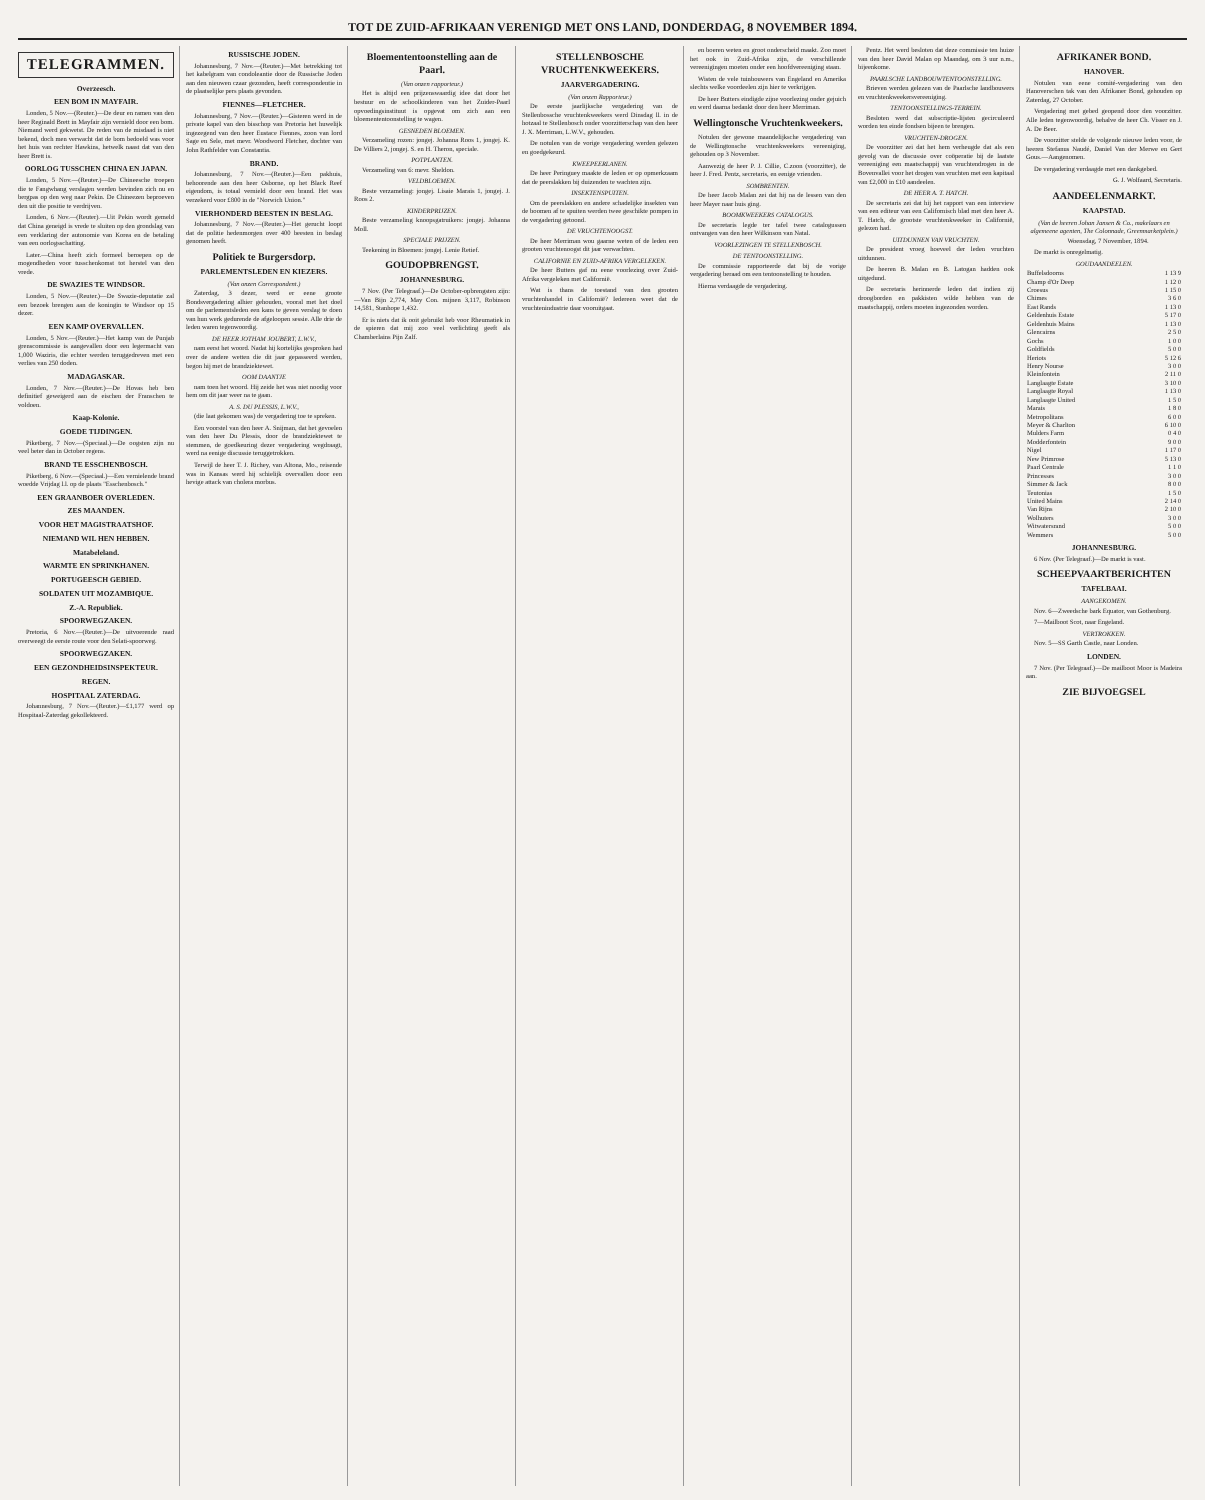TOT DE ZUID-AFRIKAAN VERENIGD MET ONS LAND, DONDERDAG, 8 NOVEMBER 1894.
TELEGRAMMEN.
Overzeesch.
EEN BOM IN MAYFAIR.
Londen, 5 Nov.—(Reuter.)—De deur en ramen van den heer Reginald Brett in Mayfair zijn vernield door een bom. Niemand werd gekwetst. De reden van de misdaad is niet bekend, doch men verwacht dat de bom bedoeld was voor het huis van rechter Hawkins, hetwelk naast dat van den heer Brett is.
OORLOG TUSSCHEN CHINA EN JAPAN.
Londen, 5 Nov.—(Reuter.)—De Chineesche troepen die te Fangwhang verslagen werden bevinden zich nu en bergpas op den weg naar Pekin. De Chineezen beproeven den uit die positie te verdrijven.
Londen, 6 Nov.—(Reuter).—Uit Pekin wordt gemeld dat China geneigd is vrede te sluiten op den grondslag van een verklaring der autonomie van Korea en de betaling van een oorlogsschatting.
Later.—China heeft zich formeel beroepen op de mogendheden voor tusschenkomst tot herstel van den vrede.
DE SWAZIES TE WINDSOR.
Londen, 5 Nov.—(Reuter.)—De Swazie-deputatie zal een bezoek brengen aan de koningin te Windsor op 15 dezer.
EEN KAMP OVERVALLEN.
Londen, 5 Nov.—(Reuter.)—Het kamp van de Punjab grenscommissie is aangevallen door een legermacht van 1,000 Waziris, die echter werden teruggedreven met een verlies van 250 doden.
MADAGASKAR.
Londen, 7 Nov.—(Reuter.)—De Hovas heb ben definitief geweigerd aan de eischen der Franschen te voldoen.
Kaap-Kolonie.
GOEDE TIJDINGEN.
Piketberg, 7 Nov.—(Speciaal.)—De oogsten zijn nu veel beter dan in October regens.
BRAND TE ESSCHENBOSCH.
Piketberg, 6 Nov.—(Speciaal.)—Een vernielende brand woedde Vrijdag l.l. op de plaats "Esschenbosch."
EEN GRAANBOER OVERLEDEN.
ZES MAANDEN.
VOOR HET MAGISTRAATSHOF.
NIEMAND WIL HEN HEBBEN.
Matabeleland.
WARMTE EN SPRINKHANEN.
PORTUGEESCH GEBIED.
SOLDATEN UIT MOZAMBIQUE.
Z.-A. Republiek.
SPOORWEGZAKEN.
Pretoria, 6 Nov.—(Reuter.)—De uitvoerende raad overweegt de eerste route voor den Selati-spoorweg.
SPOORWEGZAKEN.
EEN GEZONDHEIDSINSPEKTEUR.
REGEN.
HOSPITAAL ZATERDAG.
Johannesburg, 7 Nov.—(Reuter.)—£1,177 werd op Hospitaal-Zaterdag gekollekteerd.
RUSSISCHE JODEN.
Johannesburg, 7 Nov.—(Reuter.)—Met betrekking tot het kabelgram van condoleantie door de Russische Joden aan den nieuwen czaar gezonden, heeft correspondentie in de plaatselijke pers plaats gevonden.
FIENNES—FLETCHER.
Johannesburg, 7 Nov.—(Reuter.)—Gisteren werd in de private kapel van den bisschop van Pretoria het huwelijk ingezegend van den heer Eustace Fiennes, zoon van lord Sage en Sele, met mevr. Woodword Fletcher, dochter van John Rathfelder van Constantia.
BRAND.
Johannesburg, 7 Nov.—(Reuter.)—Een pakhuis, behoorende aan den heer Osborne, op het Black Reef eigendom, is totaal vernield door een brand. Het was verzekerd voor £800 in de "Norwich Union."
VIERHONDERD BEESTEN IN BESLAG.
Johannesburg, 7 Nov.—(Reuter.)—Het gerucht loopt dat de politie hedenmorgen over 400 beesten in beslag genomen heeft.
Politiek te Burgersdorp.
PARLEMENTSLEDEN EN KIEZERS.
(Van onzen Correspondent.)
Zaterdag, 3 dezer, werd er eene groote Bondsvergadering alhier gehouden, vooral met het doel om de parlementsleden een kans te geven verslag te doen van hun werk gedurende de afgeloopen sessie. Alle drie de leden waren tegenwoordig.
DE HEER JOTHAM JOUBERT, L.W.V.,
nam eerst het woord. Nadat hij kortelijks gesproken had over de andere wetten die dit jaar gepasseerd werden, begon hij met de brandziektewet.
OOM DAANTJE
nam toen het woord. Hij zeide het was niet noodig voor hem om dit jaar weer na te gaan.
A. S. DU PLESSIS, L.W.V.,
(die laat gekomen was) de vergadering toe te spreken.
Een voorstel van den heer A. Snijman, dat het gevoelen van den heer Du Plessis, door de brandziektewet te stemmen, de goedkeuring dezer vergadering wegdraagt, werd na eenige discussie teruggetrokken.
Terwijl de heer T. J. Richey, van Altona, Mo., reisende was in Kansas werd hij schielijk overvallen door een hevige attack van cholera morbus.
Bloemententoonstelling aan de Paarl.
(Van onzen rapporteur.)
Het is altijd een prijzenswaardig idee dat door het bestuur en de schoolkinderen van het Zuider-Paarl opvoedingsinstituut is opgevat om zich aan een bloemententoonstelling te wagen.
GESNEDEN BLOEMEN.
Verzameling rozen: jongej. Johanna Roos 1, jongej. K. De Villiers 2, jongej. S. en H. Theron, speciale.
POTPLANTEN.
Verzameling van 6: mevr. Sheldon.
VELDBLOEMEN.
Beste verzameling: jongej. Lisaie Marais 1, jongej. J. Roos 2.
KINDERPRIJZEN.
Beste verzameling knoopsgatruikers: jongej. Johanna Moll.
SPECIALE PRIJZEN.
Teekening in Bloemen: jongej. Lenie Retief.
GOUDOPBRENGST.
JOHANNESBURG.
7 Nov. (Per Telegraaf.)—De October-opbrengsten zijn:—Van Bijn 2,774, May Con. mijnen 3,117, Robinson 14,581, Stanhope 1,432.
Er is niets dat ik ooit gebruikt heb voor Rheumatiek in de spieren dat mij zoo veel verlichting geeft als Chamberlains Pijn Zalf.
STELLENBOSCHE VRUCHTENKWEEKERS.
JAARVERGADERING.
(Van onzen Rapporteur.)
De eerste jaarlijksche vergadering van de Stellenbossche vruchtenkweekers werd Dinsdag ll. in de hotzaal te Stellenbosch onder voorzitterschap van den heer J. X. Merriman, L.W.V., gehouden.
De notulen van de vorige vergadering werden gelezen en goedgekeurd.
KWEEPEERLANEN.
De heer Peringuey maakte de leden er op opmerkzaam dat de peerslakken bij duizenden te wachten zijn.
INSEKTENSPUITEN.
Om de peerslakken en andere schadelijke insekten van de boomen af te spuiten werden twee geschikte pompen in de vergadering getoond.
DE VRUCHTENOOGST.
De heer Merriman wou gaarne weten of de leden een grooten vruchtenoogst dit jaar verwachten.
CALIFORNIE EN ZUID-AFRIKA VERGELEKEN.
De heer Butters gaf nu eene voorlezing over Zuid-Afrika vergeleken met Californië.
Wat is thans de toestand van den grooten vruchtenhandel in Californië? Iedereen weet dat de vruchtenindustrie daar vooruitgaat.
en boeren weten en groot onderscheid maakt. Zoo moet het ook in Zuid-Afrika zijn, de verschillende vereenigingen moeten onder een hoofdvereeniging staan.
Wisten de vele tuinbouwers van Engeland en Amerika slechts welke voordeelen zijn hier te verkrijgen.
De heer Butters eindigde zijne voorlezing onder gejuich en werd daarna bedankt door den heer Merriman.
Wellingtonsche Vruchtenkweekers.
Notulen der gewone maandelijksche vergadering van de Wellingtonsche vruchtenkweekers vereeniging, gehouden op 3 November.
Aanwezig de heer P. J. Cillie, C.zoon (voorzitter), de heer J. Fred. Pentz, secretaris, en eenige vrienden.
SOMBRENTEN.
De heer Jacob Malan zei dat hij na de lessen van den heer Mayer naar huis ging.
BOOMKWEEKERS CATALOGUS.
De secretaris legde ter tafel twee catalogussen ontvangen van den heer Wilkinson van Natal.
VOORLEZINGEN TE STELLENBOSCH.
DE TENTOONSTELLING.
De commissie rapporteerde dat bij de vorige vergadering beraad om een tentoonstelling te houden.
Hierna verdaagde de vergadering.
Pentz. Het werd besloten dat deze commissie ten huize van den heer David Malan op Maandag, om 3 uur n.m., bijeenkome.
PAARLSCHE LANDBOUWTENTOONSTELLING.
Brieven werden gelezen van de Paarlsche landbouwers en vruchtenkweekersvereeniging.
TENTOONSTELLINGS-TERREIN.
Besloten werd dat subscriptie-lijsten gecirculeerd worden ten einde fondsen bijeen te brengen.
VRUCHTEN-DROGEN.
De voorzitter zei dat het hem verheugde dat als een gevolg van de discussie over coöperatie bij de laatste vereeniging een maatschappij van vruchtendrogen in de Bovenvallei voor het drogen van vruchten met een kapitaal van £2,000 in £10 aandeelen.
DE HEER A. T. HATCH.
De secretaris zei dat hij het rapport van een interview van een editeur van een Californisch blad met den heer A. T. Hatch, de grootste vruchtenkweeker in Californië, gelezen had.
UITDUNNEN VAN VRUCHTEN.
De president vroeg hoeveel der leden vruchten uitdunnen.
De heeren B. Malan en B. Latogan hadden ook uitgedund.
De secretaris herinnerde leden dat indien zij droogborden en pakkisten wilde hebben van de maatschappij, orders moeten ingezonden worden.
AFRIKANER BOND.
HANOVER.
Notulen van eene comité-vergadering van den Hanoverschen tak van den Afrikaner Bond, gehouden op Zaterdag, 27 October.
Vergadering met gebed geopend door den voorzitter. Alle leden tegenwoordig, behalve de heer Ch. Visser en J. A. De Beer.
De voorzitter stelde de volgende nieuwe leden voor, de heeren Stefanus Naudé, Daniel Van der Merwe en Gert Gous.—Aangenomen.
De vergadering verdaagde met een dankgebed.
G. J. Wolfaard, Secretaris.
AANDEELENMARKT.
KAAPSTAD.
(Van de heeren Johan Jansen & Co., makelaars en algemeene agenten, The Colonnade, Greenmarketplein.)
Woensdag, 7 November, 1894.
De markt is onregelmatig.
GOUDAANDEELEN.
| Buffelsdoorns | 1 13 9 |
| Champ d'Or Deep | 1 12 0 |
| Croesus | 1 15 0 |
| Chimes | 3 6 0 |
| East Rands | 1 13 0 |
| Geldenhuis Estate | 5 17 0 |
| Geldenhuis Mains | 1 13 0 |
| Glencairns | 2 5 0 |
| Gochs | 1 0 0 |
| Goldfields | 5 0 0 |
| Heriots | 5 12 6 |
| Henry Nourse | 3 0 0 |
| Kleinfontein | 2 11 0 |
| Langlaagte Estate | 3 10 0 |
| Langlaagte Royal | 1 13 0 |
| Langlaagte United | 1 5 0 |
| Marais | 1 8 0 |
| Metropolitans | 6 0 0 |
| Meyer & Charlton | 6 10 0 |
| Mulders Farm | 0 4 0 |
| Modderfontein | 9 0 0 |
| Nigel | 1 17 0 |
| New Primrose | 5 13 0 |
| Paarl Centrale | 1 1 0 |
| Princesses | 3 0 0 |
| Simmer & Jack | 8 0 0 |
| Teutonias | 1 5 0 |
| United Mains | 2 14 0 |
| Van Rijns | 2 10 0 |
| Wolhuters | 3 0 0 |
| Witwatersrand | 5 0 0 |
| Wemmers | 5 0 0 |
JOHANNESBURG.
6 Nov. (Per Telegraaf.)—De markt is vast.
SCHEEPVAARTBERICHTEN
TAFELBAAI.
AANGEKOMEN.
Nov. 6—Zweedsche bark Equator, van Gothenburg.
7—Mailboot Scot, naar Engeland.
VERTROKKEN.
Nov. 5—SS Garth Castle, naar Londen.
LONDEN.
7 Nov. (Per Telegraaf.)—De mailboot Moor is Madeira aan.
ZIE BIJVOEGSEL